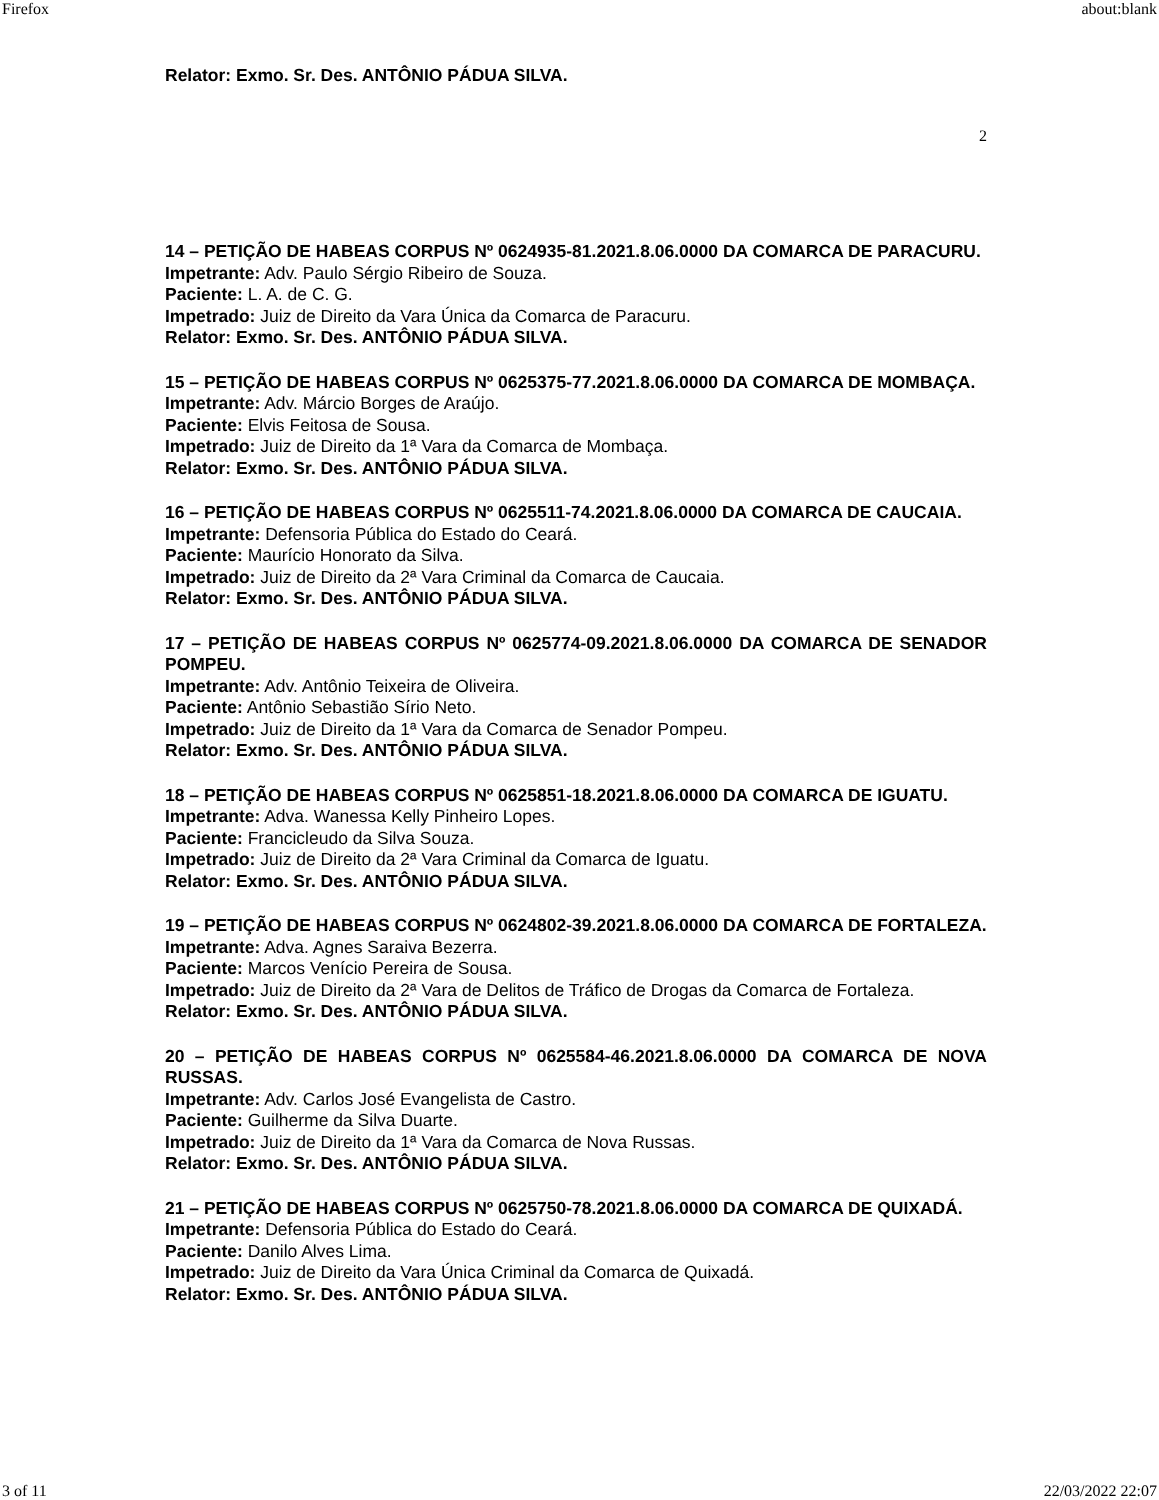Firefox about:blank
Relator: Exmo. Sr. Des. ANTÔNIO PÁDUA SILVA.
2
14 – PETIÇÃO DE HABEAS CORPUS Nº 0624935-81.2021.8.06.0000 DA COMARCA DE PARACURU.
Impetrante: Adv. Paulo Sérgio Ribeiro de Souza.
Paciente: L. A. de C. G.
Impetrado: Juiz de Direito da Vara Única da Comarca de Paracuru.
Relator: Exmo. Sr. Des. ANTÔNIO PÁDUA SILVA.
15 – PETIÇÃO DE HABEAS CORPUS Nº 0625375-77.2021.8.06.0000 DA COMARCA DE MOMBAÇA.
Impetrante: Adv. Márcio Borges de Araújo.
Paciente: Elvis Feitosa de Sousa.
Impetrado: Juiz de Direito da 1ª Vara da Comarca de Mombaça.
Relator: Exmo. Sr. Des. ANTÔNIO PÁDUA SILVA.
16 – PETIÇÃO DE HABEAS CORPUS Nº 0625511-74.2021.8.06.0000 DA COMARCA DE CAUCAIA.
Impetrante: Defensoria Pública do Estado do Ceará.
Paciente: Maurício Honorato da Silva.
Impetrado: Juiz de Direito da 2ª Vara Criminal da Comarca de Caucaia.
Relator: Exmo. Sr. Des. ANTÔNIO PÁDUA SILVA.
17 – PETIÇÃO DE HABEAS CORPUS Nº 0625774-09.2021.8.06.0000 DA COMARCA DE SENADOR POMPEU.
Impetrante: Adv. Antônio Teixeira de Oliveira.
Paciente: Antônio Sebastião Sírio Neto.
Impetrado: Juiz de Direito da 1ª Vara da Comarca de Senador Pompeu.
Relator: Exmo. Sr. Des. ANTÔNIO PÁDUA SILVA.
18 – PETIÇÃO DE HABEAS CORPUS Nº 0625851-18.2021.8.06.0000 DA COMARCA DE IGUATU.
Impetrante: Adva. Wanessa Kelly Pinheiro Lopes.
Paciente: Francicleudo da Silva Souza.
Impetrado: Juiz de Direito da 2ª Vara Criminal da Comarca de Iguatu.
Relator: Exmo. Sr. Des. ANTÔNIO PÁDUA SILVA.
19 – PETIÇÃO DE HABEAS CORPUS Nº 0624802-39.2021.8.06.0000 DA COMARCA DE FORTALEZA.
Impetrante: Adva. Agnes Saraiva Bezerra.
Paciente: Marcos Venício Pereira de Sousa.
Impetrado: Juiz de Direito da 2ª Vara de Delitos de Tráfico de Drogas da Comarca de Fortaleza.
Relator: Exmo. Sr. Des. ANTÔNIO PÁDUA SILVA.
20 – PETIÇÃO DE HABEAS CORPUS Nº 0625584-46.2021.8.06.0000 DA COMARCA DE NOVA RUSSAS.
Impetrante: Adv. Carlos José Evangelista de Castro.
Paciente: Guilherme da Silva Duarte.
Impetrado: Juiz de Direito da 1ª Vara da Comarca de Nova Russas.
Relator: Exmo. Sr. Des. ANTÔNIO PÁDUA SILVA.
21 – PETIÇÃO DE HABEAS CORPUS Nº 0625750-78.2021.8.06.0000 DA COMARCA DE QUIXADÁ.
Impetrante: Defensoria Pública do Estado do Ceará.
Paciente: Danilo Alves Lima.
Impetrado: Juiz de Direito da Vara Única Criminal da Comarca de Quixadá.
Relator: Exmo. Sr. Des. ANTÔNIO PÁDUA SILVA.
3 of 11 22/03/2022 22:07